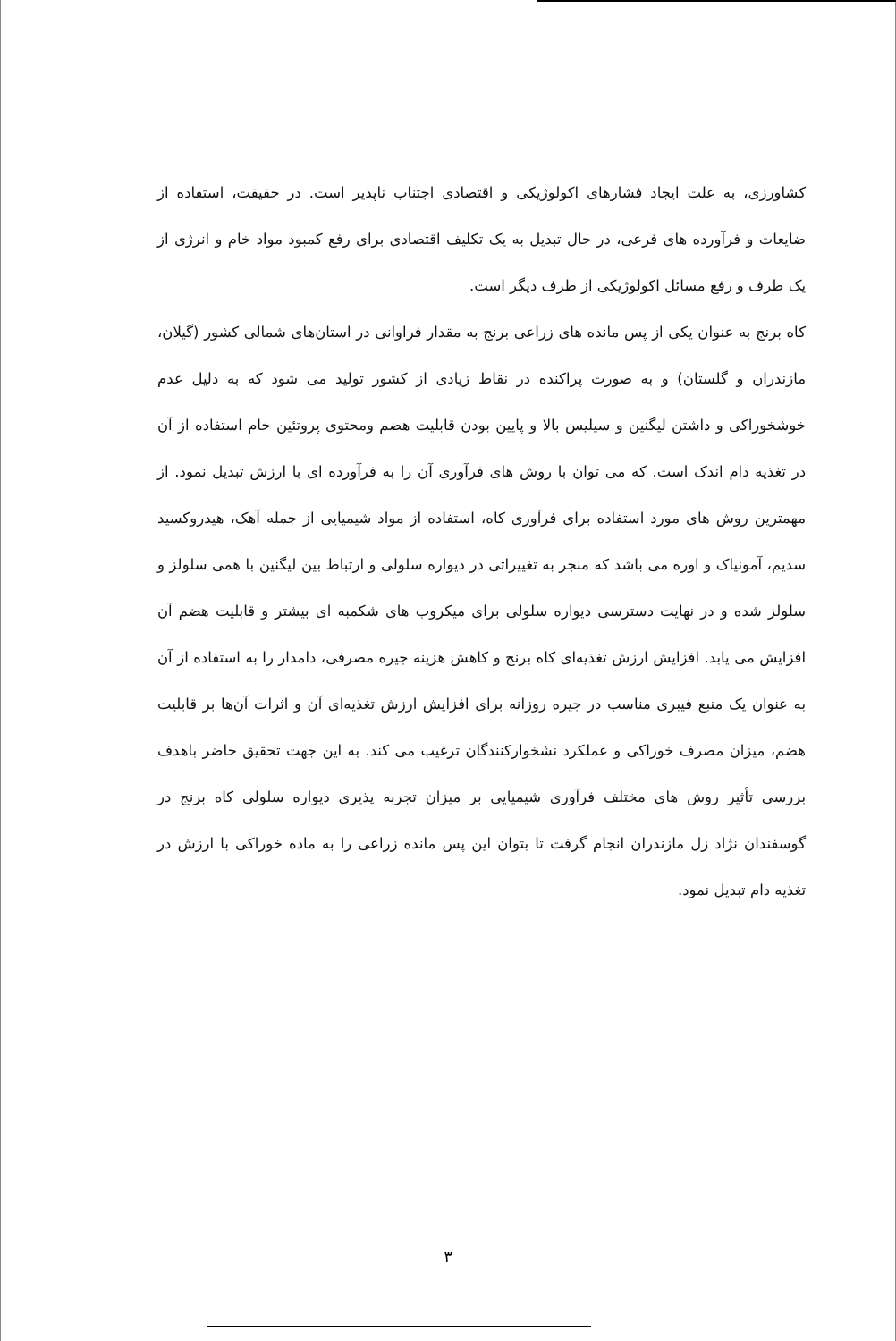کشاورزی، به علت ایجاد فشارهای اکولوژیکی و اقتصادی اجتناب ناپذیر است. در حقیقت، استفاده از ضایعات و فرآورده های فرعی، در حال تبدیل به یک تکلیف اقتصادی برای رفع کمبود مواد خام و انرژی از یک طرف و رفع مسائل اکولوژیکی از طرف دیگر است.
کاه برنج به عنوان یکی از پس مانده های زراعی برنج به مقدار فراوانی در استان‌های شمالی کشور (گیلان، مازندران و گلستان) و به صورت پراکنده در نقاط زیادی از کشور تولید می شود که به دلیل عدم خوشخوراکی و داشتن لیگنین و سیلیس بالا و پایین بودن قابلیت هضم ومحتوی پروتئین خام استفاده از آن در تغذیه دام اندک است. که می توان با روش های فرآوری آن را به فرآورده ای با ارزش تبدیل نمود. از مهمترین روش های مورد استفاده برای فرآوری کاه، استفاده از مواد شیمیایی از جمله آهک، هیدروکسید سدیم، آمونیاک و اوره می باشد که منجر به تغییراتی در دیواره سلولی و ارتباط بین لیگنین با همی سلولز و سلولز شده و در نهایت دسترسی دیواره سلولی برای میکروب های شکمبه ای بیشتر و قابلیت هضم آن افزایش می یابد. افزایش ارزش تغذیه‌ای کاه برنج و کاهش هزینه جیره مصرفی، دامدار را به استفاده از آن به عنوان یک منبع فیبری مناسب در جیره روزانه برای افزایش ارزش تغذیه‌ای آن و اثرات آن‌ها بر قابلیت هضم، میزان مصرف خوراکی و عملکرد نشخوارکنندگان ترغیب می کند. به این جهت تحقیق حاضر باهدف بررسی تأثیر روش های مختلف فرآوری شیمیایی بر میزان تجربه پذیری دیواره سلولی کاه برنج در گوسفندان نژاد زل مازندران انجام گرفت تا بتوان این پس مانده زراعی را به ماده خوراکی با ارزش در تغذیه دام تبدیل نمود.
۳